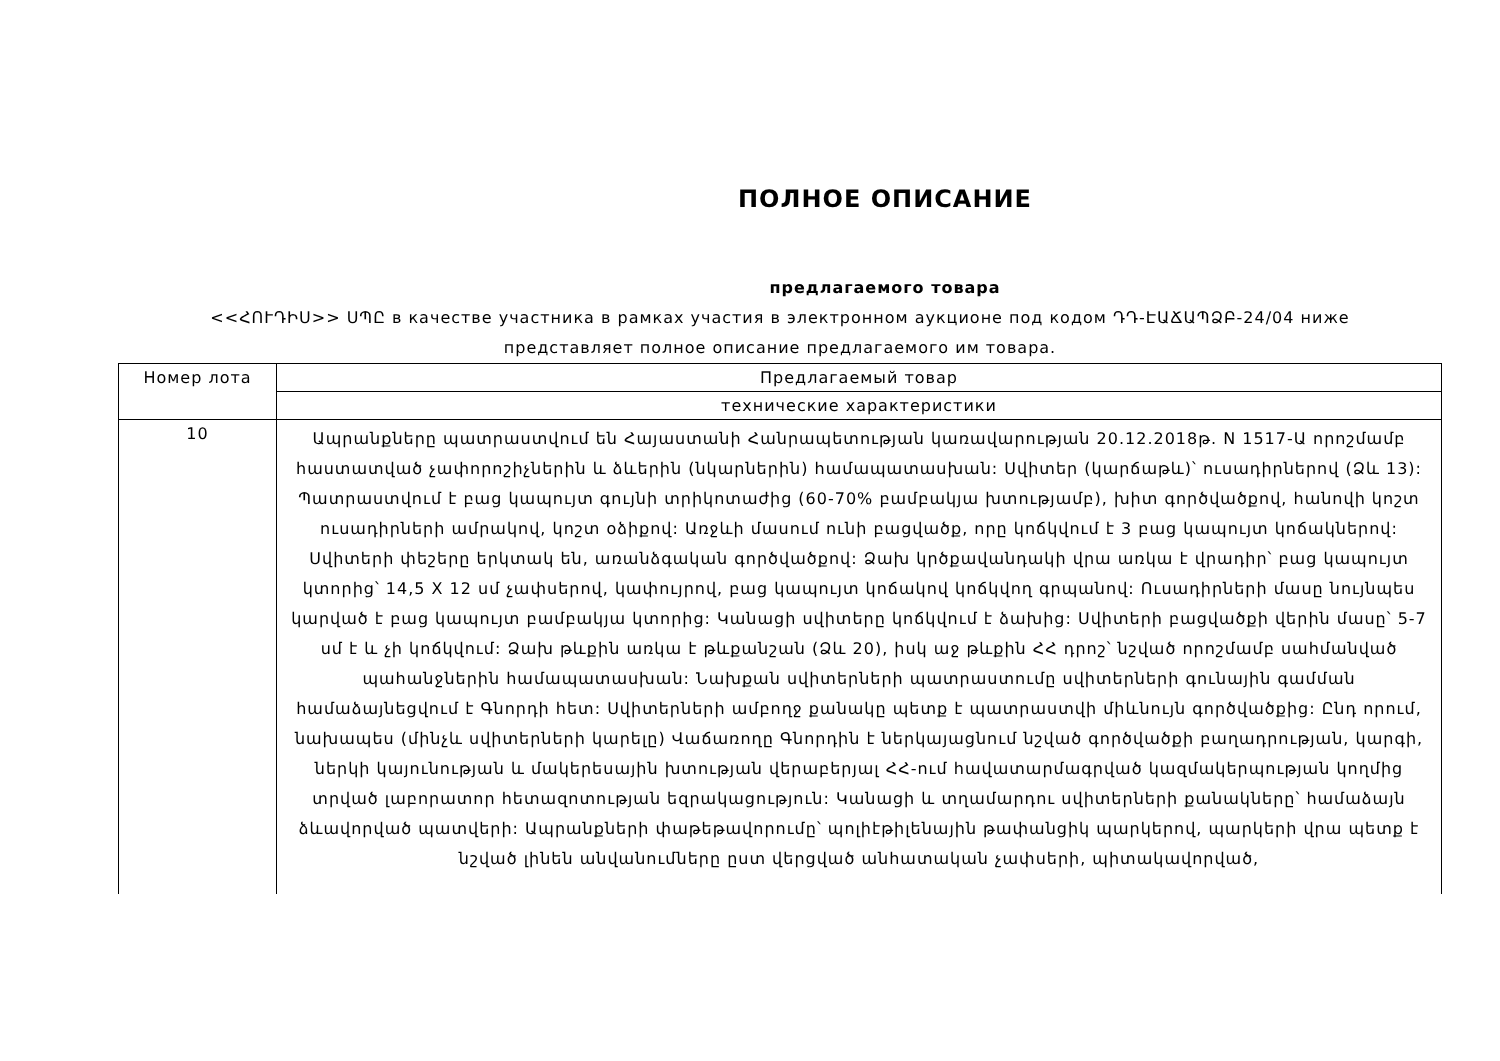ПОЛНОЕ ОПИСАНИЕ
предлагаемого товара
<<ՀՈՒԴԻՍ>> ՍՊԸ в качестве участника в рамках участия в электронном аукционе под кодом ԴԴ-ԷԱՃԱՊՁԲ-24/04 ниже представляет полное описание предлагаемого им товара.
| Номер лота | Предлагаемый товар |
| --- | --- |
| | технические характеристики |
| 10 | Ապրանքները պատրաստվում են Հայաստանի Հանրապետության կառավարության 20.12.2018թ. N 1517-Ա որոշմամբ հաստատված չափորոշիչներին և ձևերին (նկարներին) համապատասխան: Սվիտեր (կարճաթև)՝ ուսադիրներով (Ձև 13): Պատրաստվում է բաց կապույտ գույնի տրիկոտաժից (60-70% բամբակյա խտությամբ), խիտ գործվածքով, հանովի կոշտ ուսադիրների ամրակով, կոշտ օձիքով: Առջևի մասում ունի բացվածք, որը կոճկվում է 3 բաց կապույտ կոճակներով: Սվիտերի փեշերը երկտակ են, առանձգական գործվածքով: Ձախ կրծքավանդակի վրա առկա է վրադիր՝ բաց կապույտ կտորից՝ 14,5 X 12 սմ չափսերով, կափույրով, բաց կապույտ կոճակով կոճկվող գրպանով: Ուսադիրների մասը նույնպես կարված է բաց կապույտ բամբակյա կտորից: Կանացի սվիտերը կոճկվում է ձախից: Սվիտերի բացվածքի վերին մասը՝ 5-7 սմ է և չի կոճկվում: Ձախ թևքին առկա է թևքանշան (Ձև 20), իսկ աջ թևքին ՀՀ դրոշ՝ նշված որոշմամբ սահմանված պահանջներին համապատասխան: Նախքան սվիտերների պատրաստումը սվիտերների գունային գամման համաձայնեցվում է Գնորդի հետ: Սվիտերների ամբողջ քանակը պետք է պատրաստվի միևնույն գործվածքից: Ընդ որում, նախապես (մինչև սվիտերների կարելը) Վաճառողը Գնորդին է ներկայացնում նշված գործվածքի բաղադրության, կարգի, ներկի կայունության և մակերեսային խտության վերաբերյալ ՀՀ-ում հավատարմագրված կազմակերպության կողմից տրված լաբորատոր հետազոտության եզրակացություն: Կանացի և տղամարդու սվիտերների քանակները՝ համաձայն ձևավորված պատվերի: Ապրանքների փաթեթավորումը՝ պոլիէթիլենային թափանցիկ պարկերով, պարկերի վրա պետք է նշված լինեն անվանումները ըստ վերցված անհատական չափսերի, պիտակավորված, |